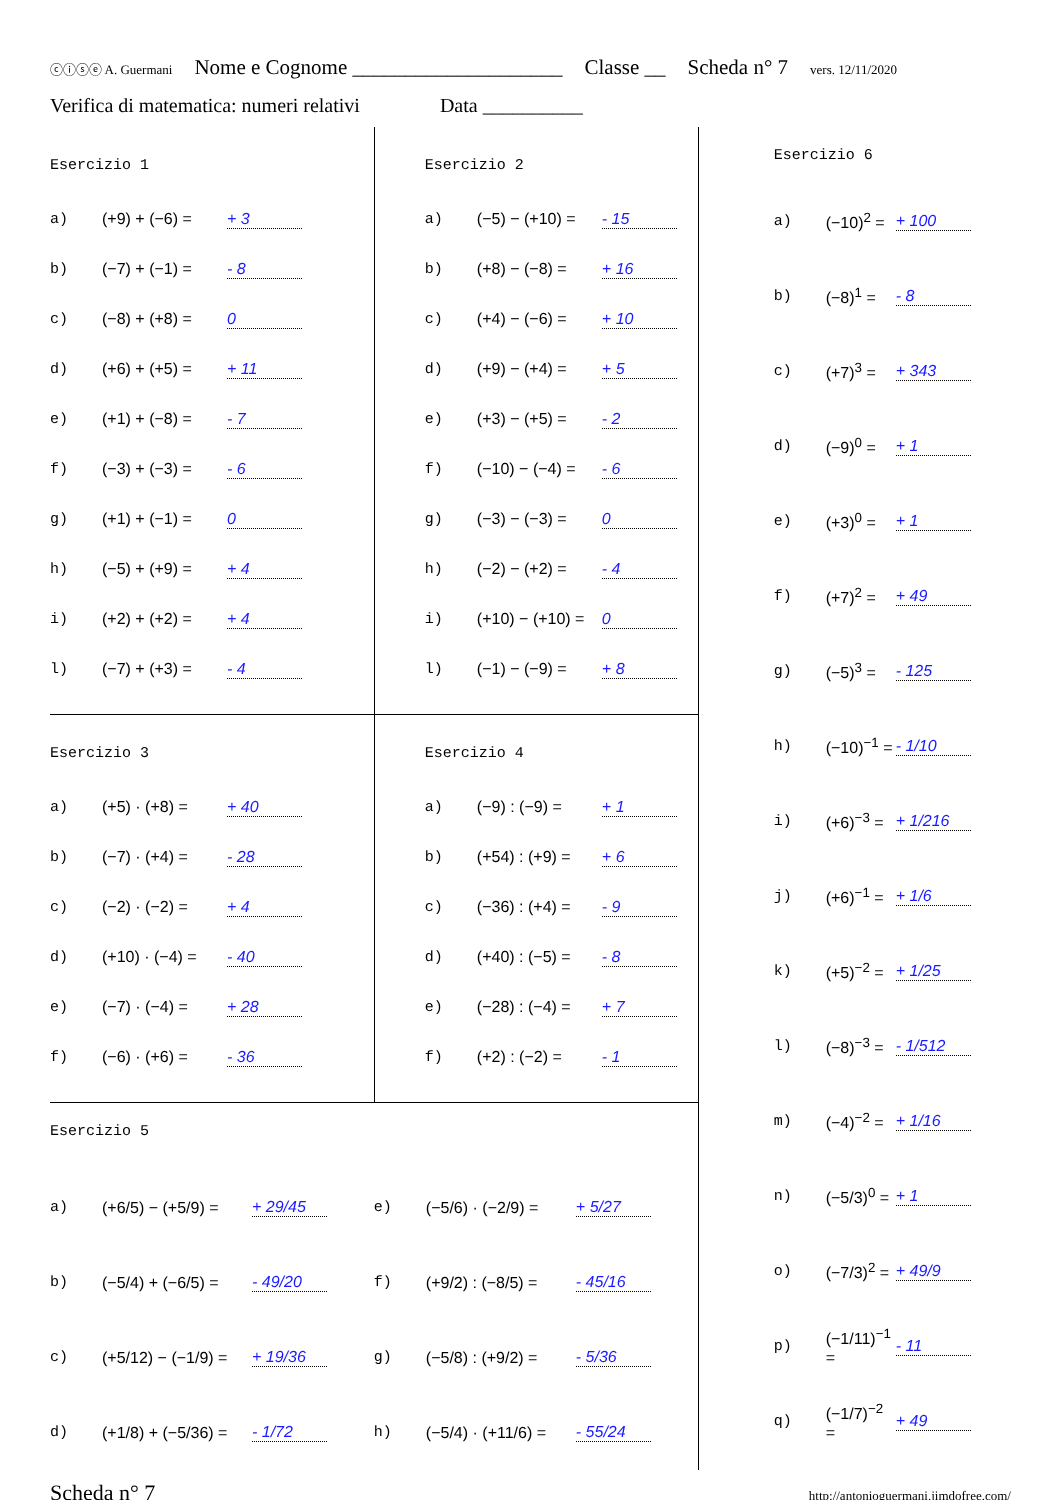ⓒⓘⓢⓔ A. Guermani Nome e Cognome ____________________ Classe __ Scheda n° 7 vers. 12/11/2020
Verifica di matematica: numeri relativi Data __________
Esercizio 1
a) (+9) + (−6) = + 3
b) (−7) + (−1) = - 8
c) (−8) + (+8) = 0
d) (+6) + (+5) = + 11
e) (+1) + (−8) = - 7
f) (−3) + (−3) = - 6
g) (+1) + (−1) = 0
h) (−5) + (+9) = + 4
i) (+2) + (+2) = + 4
l) (−7) + (+3) = - 4
Esercizio 2
a) (−5) − (+10) = - 15
b) (+8) − (−8) = + 16
c) (+4) − (−6) = + 10
d) (+9) − (+4) = + 5
e) (+3) − (+5) = - 2
f) (−10) − (−4) = - 6
g) (−3) − (−3) = 0
h) (−2) − (+2) = - 4
i) (+10) − (+10) = 0
l) (−1) − (−9) = + 8
Esercizio 3
a) (+5) · (+8) = + 40
b) (−7) · (+4) = - 28
c) (−2) · (−2) = + 4
d) (+10) · (−4) = - 40
e) (−7) · (−4) = + 28
f) (−6) · (+6) = - 36
Esercizio 4
a) (−9) : (−9) = + 1
b) (+54) : (+9) = + 6
c) (−36) : (+4) = - 9
d) (+40) : (−5) = - 8
e) (−28) : (−4) = + 7
f) (+2) : (−2) = - 1
Esercizio 5
a) (+6/5) − (+5/9) = + 29/45
b) (−5/4) + (−6/5) = - 49/20
c) (+5/12) − (−1/9) = + 19/36
d) (+1/8) + (−5/36) = - 1/72
e) (−5/6) · (−2/9) = + 5/27
f) (+9/2) : (−8/5) = - 45/16
g) (−5/8) : (+9/2) = - 5/36
h) (−5/4) · (+11/6) = - 55/24
Esercizio 6
a) (−10)<sup>2</sup> = + 100
b) (−8)<sup>1</sup> = - 8
c) (+7)<sup>3</sup> = + 343
d) (−9)<sup>0</sup> = + 1
e) (+3)<sup>0</sup> = + 1
f) (+7)<sup>2</sup> = + 49
g) (−5)<sup>3</sup> = - 125
h) (−10)<sup>−1</sup> = - 1/10
i) (+6)<sup>−3</sup> = + 1/216
j) (+6)<sup>−1</sup> = + 1/6
k) (+5)<sup>−2</sup> = + 1/25
l) (−8)<sup>−3</sup> = - 1/512
m) (−4)<sup>−2</sup> = + 1/16
n) (−5/3)<sup>0</sup> = + 1
o) (−7/3)<sup>2</sup> = + 49/9
p) (−1/11)<sup>−1</sup> = - 11
q) (−1/7)<sup>−2</sup> = + 49
Scheda n° 7 ______________________________ http://antonioguermani.jimdofree.com/